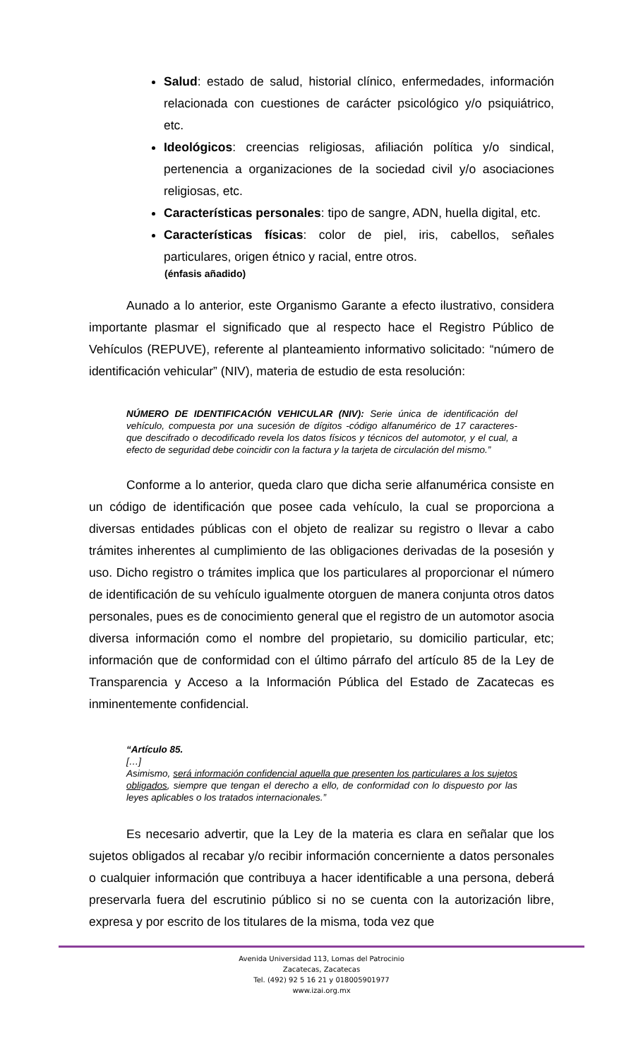Salud: estado de salud, historial clínico, enfermedades, información relacionada con cuestiones de carácter psicológico y/o psiquiátrico, etc.
Ideológicos: creencias religiosas, afiliación política y/o sindical, pertenencia a organizaciones de la sociedad civil y/o asociaciones religiosas, etc.
Características personales: tipo de sangre, ADN, huella digital, etc.
Características físicas: color de piel, iris, cabellos, señales particulares, origen étnico y racial, entre otros.
(énfasis añadido)
Aunado a lo anterior, este Organismo Garante a efecto ilustrativo, considera importante plasmar el significado que al respecto hace el Registro Público de Vehículos (REPUVE), referente al planteamiento informativo solicitado: “número de identificación vehicular” (NIV), materia de estudio de esta resolución:
NÚMERO DE IDENTIFICACIÓN VEHICULAR (NIV): Serie única de identificación del vehículo, compuesta por una sucesión de dígitos -código alfanumérico de 17 caracteres- que descifrado o decodificado revela los datos físicos y técnicos del automotor, y el cual, a efecto de seguridad debe coincidir con la factura y la tarjeta de circulación del mismo.”
Conforme a lo anterior, queda claro que dicha serie alfanumérica consiste en un código de identificación que posee cada vehículo, la cual se proporciona a diversas entidades públicas con el objeto de realizar su registro o llevar a cabo trámites inherentes al cumplimiento de las obligaciones derivadas de la posesión y uso. Dicho registro o trámites implica que los particulares al proporcionar el número de identificación de su vehículo igualmente otorguen de manera conjunta otros datos personales, pues es de conocimiento general que el registro de un automotor asocia diversa información como el nombre del propietario, su domicilio particular, etc; información que de conformidad con el último párrafo del artículo 85 de la Ley de Transparencia y Acceso a la Información Pública del Estado de Zacatecas es inminentemente confidencial.
“Artículo 85.
[…]
Asimismo, será información confidencial aquella que presenten los particulares a los sujetos obligados, siempre que tengan el derecho a ello, de conformidad con lo dispuesto por las leyes aplicables o los tratados internacionales.”
Es necesario advertir, que la Ley de la materia es clara en señalar que los sujetos obligados al recabar y/o recibir información concerniente a datos personales o cualquier información que contribuya a hacer identificable a una persona, deberá preservarla fuera del escrutinio público si no se cuenta con la autorización libre, expresa y por escrito de los titulares de la misma, toda vez que
Avenida Universidad 113, Lomas del Patrocinio
Zacatecas, Zacatecas
Tel. (492) 92 5 16 21 y 018005901977
www.izai.org.mx